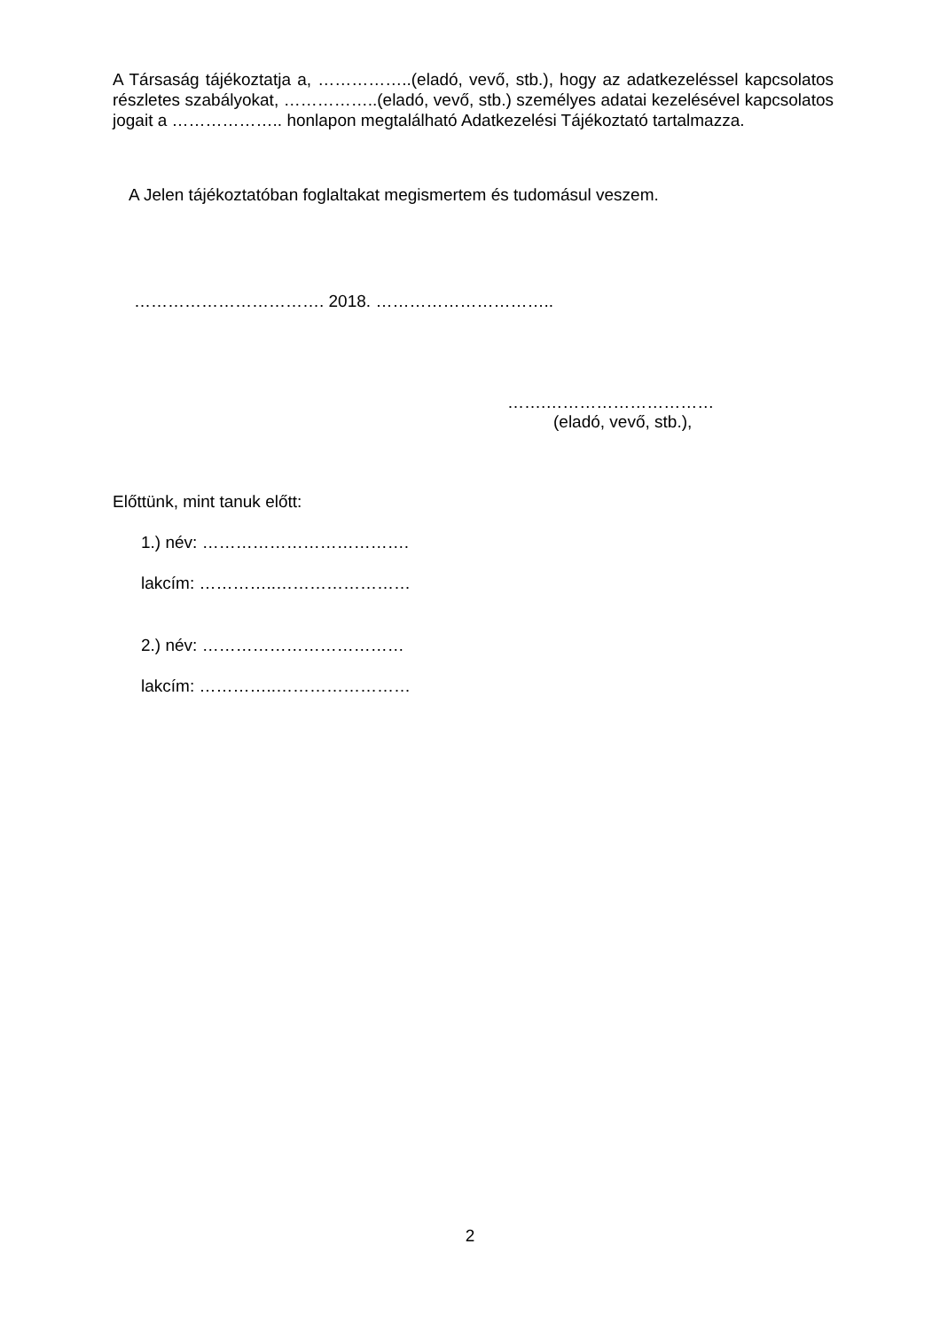A Társaság tájékoztatja a, ……………..(eladó, vevő, stb.), hogy az adatkezeléssel kapcsolatos részletes szabályokat, ……………..(eladó, vevő, stb.) személyes adatai kezelésével kapcsolatos jogait a ……………….. honlapon megtalálható Adatkezelési Tájékoztató tartalmazza.
A Jelen tájékoztatóban foglaltakat megismertem és tudomásul veszem.
……………………………. 2018. …………………………..
…….…………………………
(eladó, vevő, stb.),
Előttünk, mint tanuk előtt:
1.) név: ……………………………….
lakcím: …………..……………………
2.) név: ………………………………
lakcím: …………..……………………
2